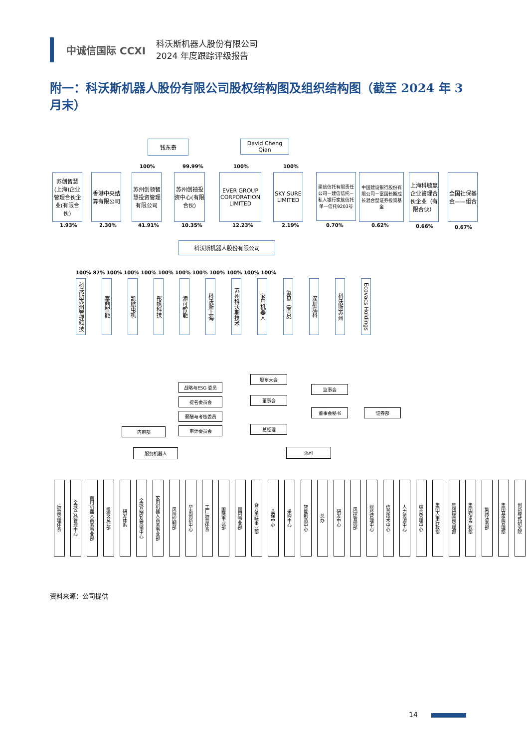中诚信国际 CCXI
科沃斯机器人股份有限公司
2024 年度跟踪评级报告
附一：科沃斯机器人股份有限公司股权结构图及组织结构图（截至 2024 年 3 月末）
钱东奇
David Cheng Qian
100% 99.99% 100% 100%
苏创智慧(上海)企业管理合伙企业(有限合伙)
香港中央结算有限公司
苏州创领智慧投资管理有限公司
苏州创袖投资中心(有限合伙)
EVER GROUP CORPORATION LIMITED
SKY SURE LIMITED
建信信托有限责任公司－建信信托－私人银行家族信托单一信托9203号
中国建设银行股份有限公司－富国长期成长混合型证券投资基金
上海科毓赢企业管理合伙企业（有限合伙）
全国社保基金——组合
1.93% 2.30% 41.91% 10.35% 12.23% 2.19% 0.70% 0.62% 0.66% 0.67%
科沃斯机器人股份有限公司
100% 87% 100% 100% 100% 100% 100% 100% 100% 100% 100% 100%
科沃斯苏州管理科技
泰鼎智能
凯航电机
彤帆科技
添可智能
科沃斯上海
苏州科沃斯技术
家用机器人
氪见（南京）
深圳瑞科
科沃斯苏州
Ecovacs Holdings
股东大会
战略与ESG 委员 监事会
提名委员会 董事会
薪酬与考核委员
董事会秘书 证券部
内审部 审计委员会 总经理
服务机器人 添可
运营管理体系
全球产品管理中心
商用机器人商务事业部
投资合作部
研发体系
全球品牌及营销中心
家用机器人商务事业部
风险控制部
华南创新中心
工厂运营体系
国际事业部
国内事业部
食万美味事业部
品保中心
采购中心
智能制造中心
总办
研发中心
风控管理部
财经管理中心
信息技术中心
人力资源中心
综合管理中心
集团人事行政部
集团经营管理部
集团知识产权部
集团法务部
集团基建管理部
创新模式研究院
资料来源：公司提供
14